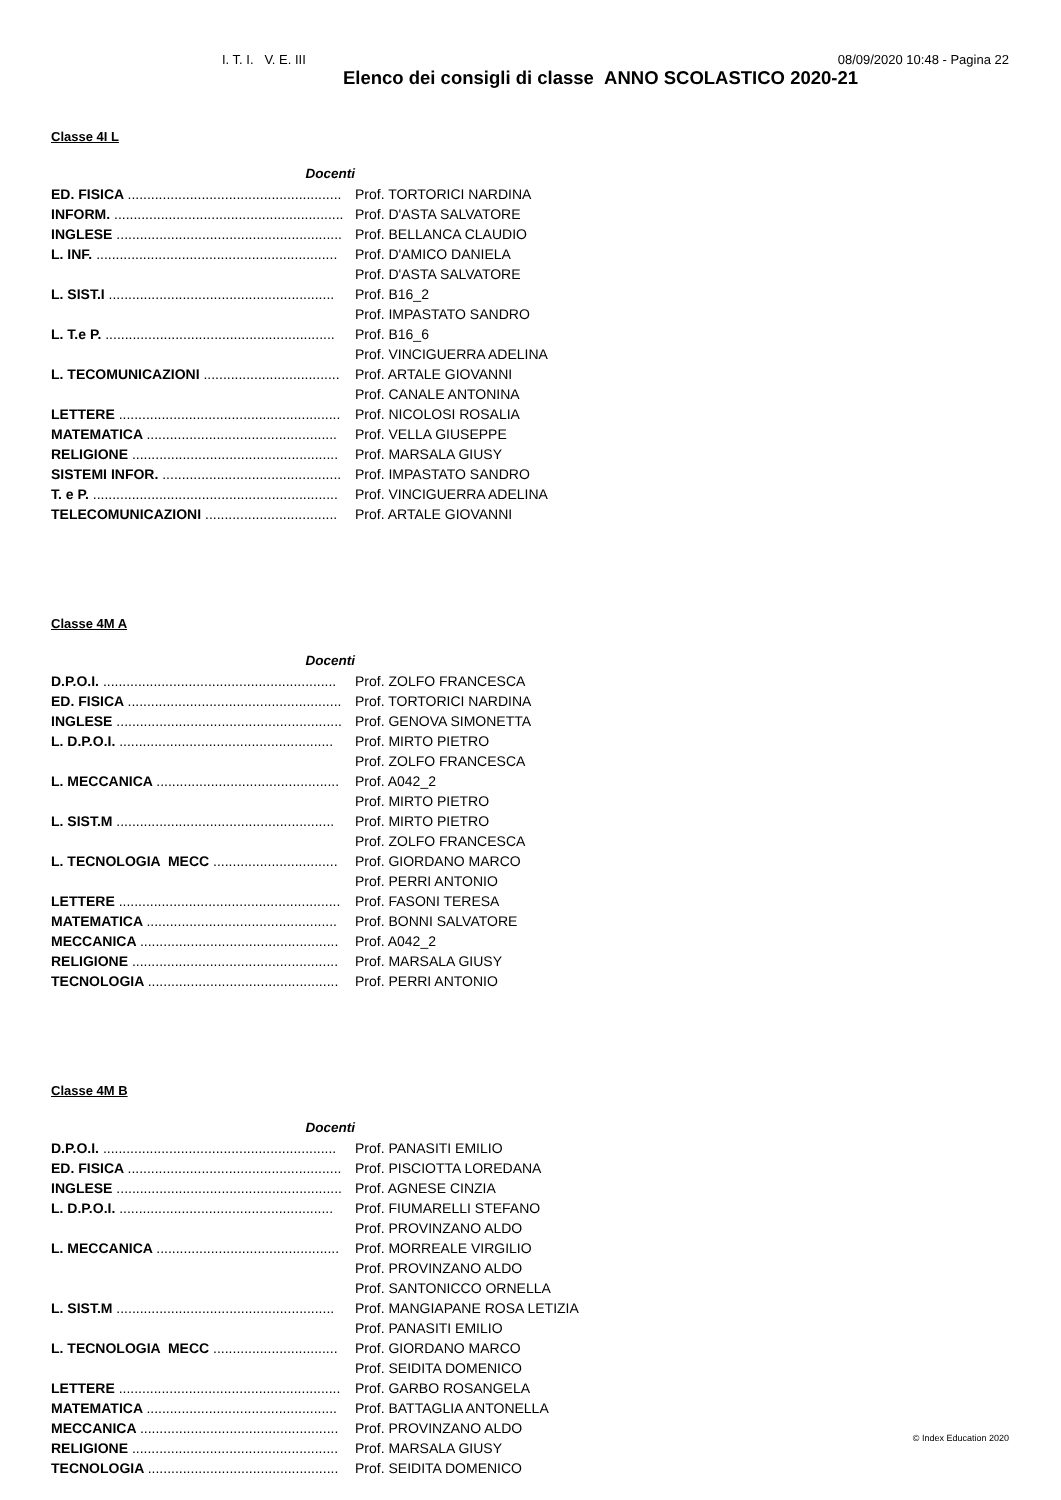I. T. I. V. E. III 08/09/2020 10:48 - Pagina 22
Elenco dei consigli di classe ANNO SCOLASTICO 2020-21
Classe 4I L
| Docenti | |
| ED. FISICA ....................................................... | Prof. TORTORICI NARDINA |
| INFORM. ........................................................... | Prof. D'ASTA SALVATORE |
| INGLESE .......................................................... | Prof. BELLANCA CLAUDIO |
| L. INF. .............................................................. | Prof. D'AMICO DANIELA |
| | Prof. D'ASTA SALVATORE |
| L. SIST.I .......................................................... | Prof. B16_2 |
| | Prof. IMPASTATO SANDRO |
| L. T.e P. ........................................................... | Prof. B16_6 |
| | Prof. VINCIGUERRA ADELINA |
| L. TECOMUNICAZIONI ................................... | Prof. ARTALE GIOVANNI |
| | Prof. CANALE ANTONINA |
| LETTERE ......................................................... | Prof. NICOLOSI ROSALIA |
| MATEMATICA ................................................. | Prof. VELLA GIUSEPPE |
| RELIGIONE ..................................................... | Prof. MARSALA GIUSY |
| SISTEMI INFOR. .............................................. | Prof. IMPASTATO SANDRO |
| T. e P. ............................................................... | Prof. VINCIGUERRA ADELINA |
| TELECOMUNICAZIONI .................................. | Prof. ARTALE GIOVANNI |
Classe 4M A
| Docenti | |
| D.P.O.I. ............................................................ | Prof. ZOLFO FRANCESCA |
| ED. FISICA ....................................................... | Prof. TORTORICI NARDINA |
| INGLESE .......................................................... | Prof. GENOVA SIMONETTA |
| L. D.P.O.I. ....................................................... | Prof. MIRTO PIETRO |
| | Prof. ZOLFO FRANCESCA |
| L. MECCANICA ............................................... | Prof. A042_2 |
| | Prof. MIRTO PIETRO |
| L. SIST.M ........................................................ | Prof. MIRTO PIETRO |
| | Prof. ZOLFO FRANCESCA |
| L. TECNOLOGIA MECC ................................ | Prof. GIORDANO MARCO |
| | Prof. PERRI ANTONIO |
| LETTERE ......................................................... | Prof. FASONI TERESA |
| MATEMATICA ................................................. | Prof. BONNI SALVATORE |
| MECCANICA ................................................... | Prof. A042_2 |
| RELIGIONE ..................................................... | Prof. MARSALA GIUSY |
| TECNOLOGIA ................................................. | Prof. PERRI ANTONIO |
Classe 4M B
| Docenti | |
| D.P.O.I. ............................................................ | Prof. PANASITI EMILIO |
| ED. FISICA ....................................................... | Prof. PISCIOTTA LOREDANA |
| INGLESE .......................................................... | Prof. AGNESE CINZIA |
| L. D.P.O.I. ....................................................... | Prof. FIUMARELLI STEFANO |
| | Prof. PROVINZANO ALDO |
| L. MECCANICA ............................................... | Prof. MORREALE VIRGILIO |
| | Prof. PROVINZANO ALDO |
| | Prof. SANTONICCO ORNELLA |
| L. SIST.M ........................................................ | Prof. MANGIAPANE ROSA LETIZIA |
| | Prof. PANASITI EMILIO |
| L. TECNOLOGIA MECC ................................ | Prof. GIORDANO MARCO |
| | Prof. SEIDITA DOMENICO |
| LETTERE ......................................................... | Prof. GARBO ROSANGELA |
| MATEMATICA ................................................. | Prof. BATTAGLIA ANTONELLA |
| MECCANICA ................................................... | Prof. PROVINZANO ALDO |
| RELIGIONE ..................................................... | Prof. MARSALA GIUSY |
| TECNOLOGIA ................................................. | Prof. SEIDITA DOMENICO |
© Index Education 2020